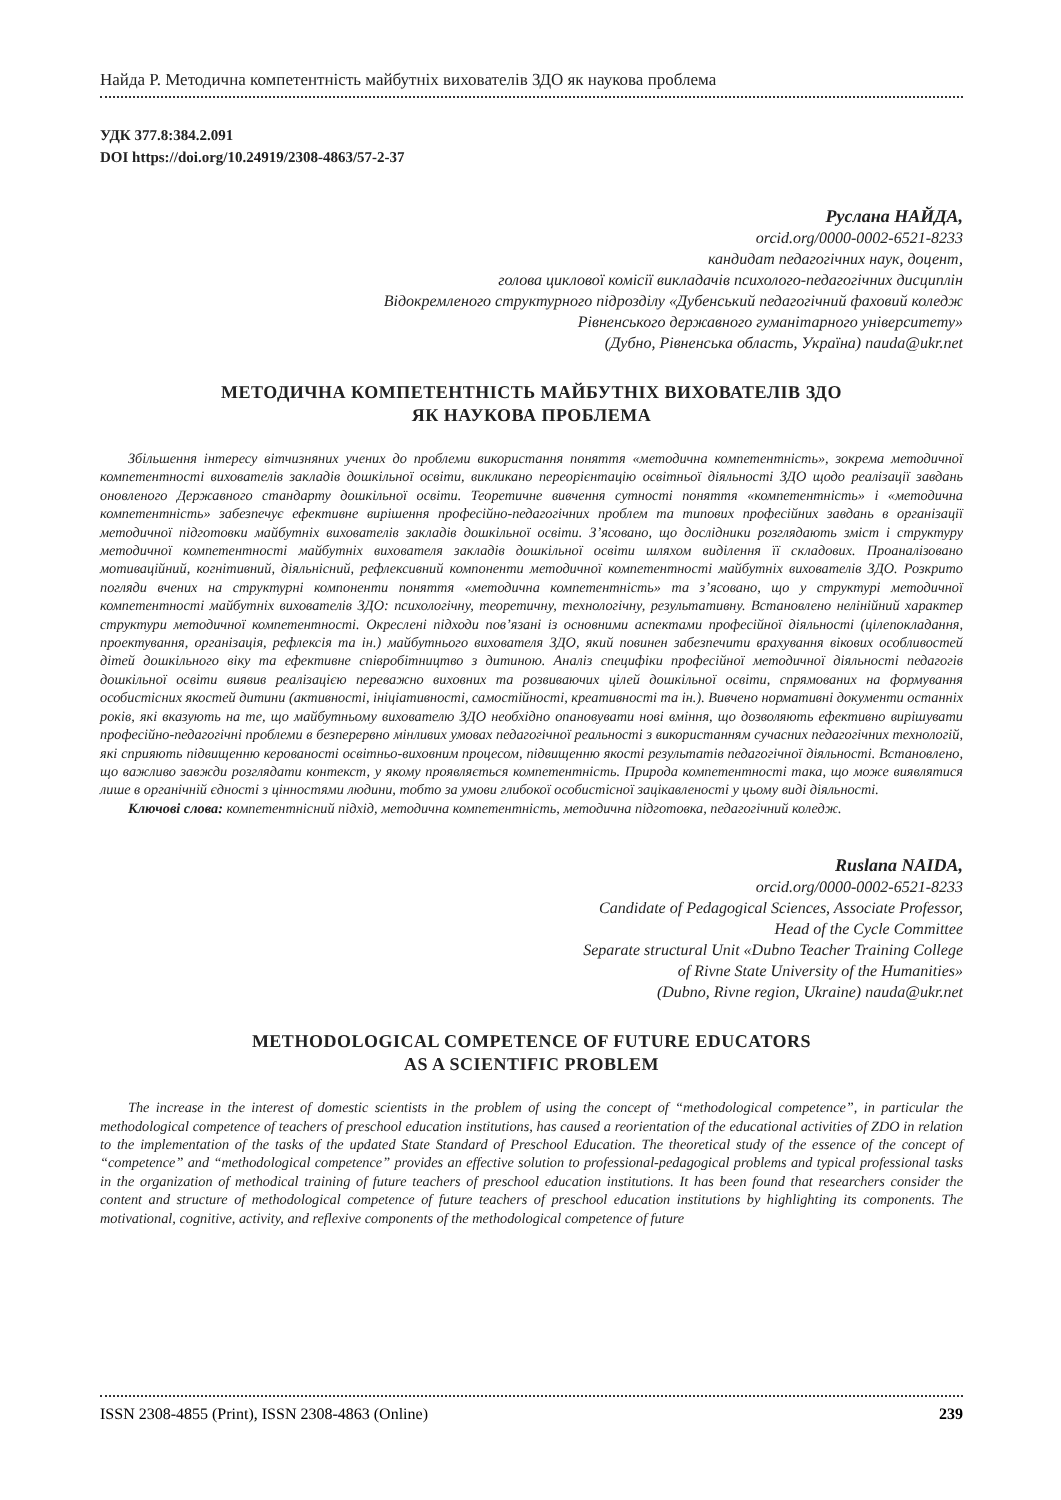Найда Р. Методична компетентність майбутніх вихователів ЗДО як наукова проблема
УДК 377.8:384.2.091
DOI https://doi.org/10.24919/2308-4863/57-2-37
Руслана НАЙДА,
orcid.org/0000-0002-6521-8233
кандидат педагогічних наук, доцент,
голова циклової комісії викладачів психолого-педагогічних дисциплін
Відокремленого структурного підрозділу «Дубенський педагогічний фаховий коледж
Рівненського державного гуманітарного університету»
(Дубно, Рівненська область, Україна) nauda@ukr.net
МЕТОДИЧНА КОМПЕТЕНТНІСТЬ МАЙБУТНІХ ВИХОВАТЕЛІВ ЗДО
ЯК НАУКОВА ПРОБЛЕМА
Збільшення інтересу вітчизняних учених до проблеми використання поняття «методична компетентність», зокрема методичної компетентності вихователів закладів дошкільної освіти, викликано переорієнтацію освітньої діяльності ЗДО щодо реалізації завдань оновленого Державного стандарту дошкільної освіти. Теоретичне вивчення сутності поняття «компетентність» і «методична компетентність» забезпечує ефективне вирішення професійно-педагогічних проблем та типових професійних завдань в організації методичної підготовки майбутніх вихователів закладів дошкільної освіти. З’ясовано, що дослідники розглядають зміст і структуру методичної компетентності майбутніх вихователя закладів дошкільної освіти шляхом виділення її складових. Проаналізовано мотиваційний, когнітивний, діяльнісний, рефлексивний компоненти методичної компетентності майбутніх вихователів ЗДО. Розкрито погляди вчених на структурні компоненти поняття «методична компетентність» та з’ясовано, що у структурі методичної компетентності майбутніх вихователів ЗДО: психологічну, теоретичну, технологічну, результативну. Встановлено нелінійний характер структури методичної компетентності. Окреслені підходи пов’язані із основними аспектами професійної діяльності (цілепокладання, проектування, організація, рефлексія та ін.) майбутнього вихователя ЗДО, який повинен забезпечити врахування вікових особливостей дітей дошкільного віку та ефективне співробітництво з дитиною. Аналіз специфіки професійної методичної діяльності педагогів дошкільної освіти виявив реалізацією переважно виховних та розвиваючих цілей дошкільної освіти, спрямованих на формування особистісних якостей дитини (активності, ініціативності, самостійності, креативності та ін.). Вивчено нормативні документи останніх років, які вказують на те, що майбутньому вихователю ЗДО необхідно опановувати нові вміння, що дозволяють ефективно вирішувати професійно-педагогічні проблеми в безперервно мінливих умовах педагогічної реальності з використанням сучасних педагогічних технологій, які сприяють підвищенню керованості освітньо-виховним процесом, підвищенню якості результатів педагогічної діяльності. Встановлено, що важливо завжди розглядати контекст, у якому проявляється компетентність. Природа компетентності така, що може виявлятися лише в органічній єдності з цінностями людини, тобто за умови глибокої особистісної зацікавленості у цьому виді діяльності.
Ключові слова: компетентнісний підхід, методична компетентність, методична підготовка, педагогічний коледж.
Ruslana NAIDA,
orcid.org/0000-0002-6521-8233
Candidate of Pedagogical Sciences, Associate Professor,
Head of the Cycle Committee
Separate structural Unit «Dubno Teacher Training College
of Rivne State University of the Humanities»
(Dubno, Rivne region, Ukraine) nauda@ukr.net
METHODOLOGICAL COMPETENCE OF FUTURE EDUCATORS
AS A SCIENTIFIC PROBLEM
The increase in the interest of domestic scientists in the problem of using the concept of “methodological competence”, in particular the methodological competence of teachers of preschool education institutions, has caused a reorientation of the educational activities of ZDO in relation to the implementation of the tasks of the updated State Standard of Preschool Education. The theoretical study of the essence of the concept of “competence” and “methodological competence” provides an effective solution to professional-pedagogical problems and typical professional tasks in the organization of methodical training of future teachers of preschool education institutions. It has been found that researchers consider the content and structure of methodological competence of future teachers of preschool education institutions by highlighting its components. The motivational, cognitive, activity, and reflexive components of the methodological competence of future
ISSN 2308-4855 (Print), ISSN 2308-4863 (Online) 239